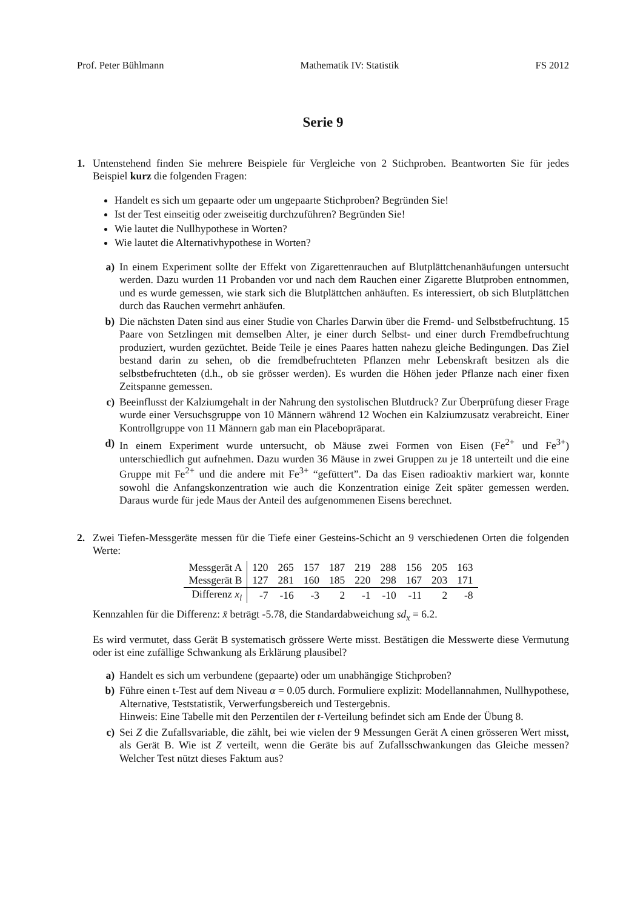Prof. Peter Bühlmann Mathematik IV: Statistik FS 2012
Serie 9
1. Untenstehend finden Sie mehrere Beispiele für Vergleiche von 2 Stichproben. Beantworten Sie für jedes Beispiel kurz die folgenden Fragen:
Handelt es sich um gepaarte oder um ungepaarte Stichproben? Begründen Sie!
Ist der Test einseitig oder zweiseitig durchzuführen? Begründen Sie!
Wie lautet die Nullhypothese in Worten?
Wie lautet die Alternativhypothese in Worten?
a) In einem Experiment sollte der Effekt von Zigarettenrauchen auf Blutplättchenanhäufungen untersucht werden. Dazu wurden 11 Probanden vor und nach dem Rauchen einer Zigarette Blutproben entnommen, und es wurde gemessen, wie stark sich die Blutplättchen anhäuften. Es interessiert, ob sich Blutplättchen durch das Rauchen vermehrt anhäufen.
b) Die nächsten Daten sind aus einer Studie von Charles Darwin über die Fremd- und Selbstbefruchtung. 15 Paare von Setzlingen mit demselben Alter, je einer durch Selbst- und einer durch Fremdbefruchtung produziert, wurden gezüchtet. Beide Teile je eines Paares hatten nahezu gleiche Bedingungen. Das Ziel bestand darin zu sehen, ob die fremdbefruchteten Pflanzen mehr Lebenskraft besitzen als die selbstbefruchteten (d.h., ob sie grösser werden). Es wurden die Höhen jeder Pflanze nach einer fixen Zeitspanne gemessen.
c) Beeinflusst der Kalziumgehalt in der Nahrung den systolischen Blutdruck? Zur Überprüfung dieser Frage wurde einer Versuchsgruppe von 10 Männern während 12 Wochen ein Kalziumzusatz verabreicht. Einer Kontrollgruppe von 11 Männern gab man ein Placebopräparat.
d) In einem Experiment wurde untersucht, ob Mäuse zwei Formen von Eisen (Fe<sup>2+</sup> und Fe<sup>3+</sup>) unterschiedlich gut aufnehmen. Dazu wurden 36 Mäuse in zwei Gruppen zu je 18 unterteilt und die eine Gruppe mit Fe<sup>2+</sup> und die andere mit Fe<sup>3+</sup> “gefüttert”. Da das Eisen radioaktiv markiert war, konnte sowohl die Anfangskonzentration wie auch die Konzentration einige Zeit später gemessen werden. Daraus wurde für jede Maus der Anteil des aufgenommenen Eisens berechnet.
2. Zwei Tiefen-Messgeräte messen für die Tiefe einer Gesteins-Schicht an 9 verschiedenen Orten die folgenden Werte:
| Messgerät A | 120 | 265 | 157 | 187 | 219 | 288 | 156 | 205 | 163 |
| Messgerät B | 127 | 281 | 160 | 185 | 220 | 298 | 167 | 203 | 171 |
| Differenz x<sub>i</sub> | -7 | -16 | -3 | 2 | -1 | -10 | -11 | 2 | -8 |
Kennzahlen für die Differenz: x̄ beträgt -5.78, die Standardabweichung sd<sub>x</sub> = 6.2.
Es wird vermutet, dass Gerät B systematisch grössere Werte misst. Bestätigen die Messwerte diese Vermutung oder ist eine zufällige Schwankung als Erklärung plausibel?
a) Handelt es sich um verbundene (gepaarte) oder um unabhängige Stichproben?
b) Führe einen t-Test auf dem Niveau α = 0.05 durch. Formuliere explizit: Modellannahmen, Nullhypothese, Alternative, Teststatistik, Verwerfungsbereich und Testergebnis.
Hinweis: Eine Tabelle mit den Perzentilen der t-Verteilung befindet sich am Ende der Übung 8.
c) Sei Z die Zufallsvariable, die zählt, bei wie vielen der 9 Messungen Gerät A einen grösseren Wert misst, als Gerät B. Wie ist Z verteilt, wenn die Geräte bis auf Zufallsschwankungen das Gleiche messen? Welcher Test nützt dieses Faktum aus?